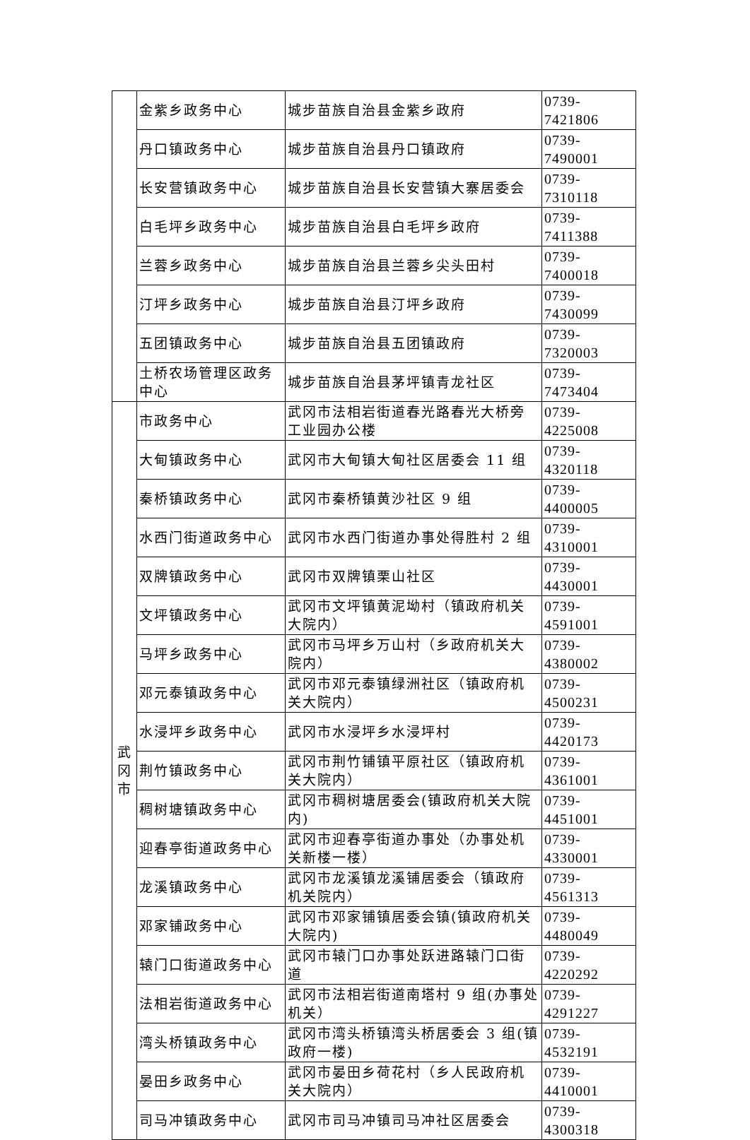| | 金紫乡政务中心 | 城步苗族自治县金紫乡政府 | 0739-7421806 |
| | 丹口镇政务中心 | 城步苗族自治县丹口镇政府 | 0739-7490001 |
| | 长安营镇政务中心 | 城步苗族自治县长安营镇大寨居委会 | 0739-7310118 |
| | 白毛坪乡政务中心 | 城步苗族自治县白毛坪乡政府 | 0739-7411388 |
| | 兰蓉乡政务中心 | 城步苗族自治县兰蓉乡尖头田村 | 0739-7400018 |
| | 汀坪乡政务中心 | 城步苗族自治县汀坪乡政府 | 0739-7430099 |
| | 五团镇政务中心 | 城步苗族自治县五团镇政府 | 0739-7320003 |
| | 土桥农场管理区政务中心 | 城步苗族自治县茅坪镇青龙社区 | 0739-7473404 |
| 武 冈 市 | 市政务中心 | 武冈市法相岩街道春光路春光大桥旁工业园办公楼 | 0739-4225008 |
| | 大甸镇政务中心 | 武冈市大甸镇大甸社区居委会 11 组 | 0739-4320118 |
| | 秦桥镇政务中心 | 武冈市秦桥镇黄沙社区 9 组 | 0739-4400005 |
| | 水西门街道政务中心 | 武冈市水西门街道办事处得胜村 2 组 | 0739-4310001 |
| | 双牌镇政务中心 | 武冈市双牌镇栗山社区 | 0739-4430001 |
| | 文坪镇政务中心 | 武冈市文坪镇黄泥坳村（镇政府机关大院内） | 0739-4591001 |
| | 马坪乡政务中心 | 武冈市马坪乡万山村（乡政府机关大院内） | 0739-4380002 |
| | 邓元泰镇政务中心 | 武冈市邓元泰镇绿洲社区（镇政府机关大院内） | 0739-4500231 |
| | 水浸坪乡政务中心 | 武冈市水浸坪乡水浸坪村 | 0739-4420173 |
| | 荆竹镇政务中心 | 武冈市荆竹铺镇平原社区（镇政府机关大院内） | 0739-4361001 |
| | 稠树塘镇政务中心 | 武冈市稠树塘居委会(镇政府机关大院内) | 0739-4451001 |
| | 迎春亭街道政务中心 | 武冈市迎春亭街道办事处（办事处机关新楼一楼） | 0739-4330001 |
| | 龙溪镇政务中心 | 武冈市龙溪镇龙溪铺居委会（镇政府机关院内） | 0739-4561313 |
| | 邓家铺政务中心 | 武冈市邓家铺镇居委会镇(镇政府机关大院内) | 0739-4480049 |
| | 辕门口街道政务中心 | 武冈市辕门口办事处跃进路辕门口街道 | 0739-4220292 |
| | 法相岩街道政务中心 | 武冈市法相岩街道南塔村 9 组(办事处机关） | 0739-4291227 |
| | 湾头桥镇政务中心 | 武冈市湾头桥镇湾头桥居委会 3 组(镇政府一楼) | 0739-4532191 |
| | 晏田乡政务中心 | 武冈市晏田乡荷花村（乡人民政府机关大院内） | 0739-4410001 |
| | 司马冲镇政务中心 | 武冈市司马冲镇司马冲社区居委会 | 0739-4300318 |